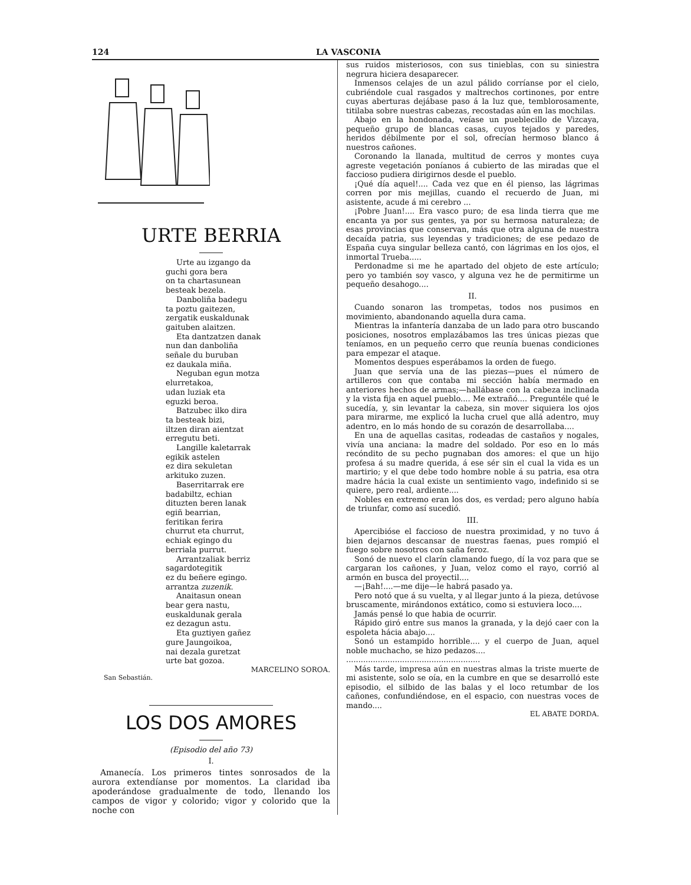124 LA VASCONIA
URTE BERRIA
Urte au izgango da
guchi gora bera
on ta chartasunean
besteak bezela.
Danboliña badegu
ta poztu gaitezen,
zergatik euskaldunak
gaituben alaitzen.
Eta dantzatzen danak
nun dan danboliña
señale du buruban
ez daukala miña.
Neguban egun motza
elurretakoa,
udan luziak eta
eguzki beroa.
Batzubec ilko dira
ta besteak bizi,
iltzen diran aientzat
erregutu beti.
Langille kaletarrak
egikik astelen
ez dira sekuletan
arkituko zuzen.
Baserritarrak ere
badabiltz, echian
dituzten beren lanak
egiñ bearrian,
feritikan ferira
churrut eta churrut,
echiak egingo du
berriala purrut.
Arrantzaliak berriz
sagardotegitik
ez du beñere egingo.
arrantza zuzenik.
Anaitasun onean
bear gera nastu,
euskaldunak gerala
ez dezagun astu.
Eta guztiyen gañez
gure Jaungoikoa,
nai dezala guretzat
urte bat gozoa.
MARCELINO SOROA.
San Sebastián.
LOS DOS AMORES
(Episodio del año 73)
I.
Amanecía. Los primeros tintes sonrosados de la aurora extendíanse por momentos. La claridad iba apoderándose gradualmente de todo, llenando los campos de vigor y colorido; vigor y colorido que la noche con
sus ruidos misteriosos, con sus tinieblas, con su siniestra negrura hiciera desaparecer.
Inmensos celajes de un azul pálido corríanse por el cielo, cubriéndole cual rasgados y maltrechos cortinones, por entre cuyas aberturas dejábase paso á la luz que, temblorosamente, titilaba sobre nuestras cabezas, recostadas aún en las mochilas.
Abajo en la hondonada, veíase un pueblecillo de Vizcaya, pequeño grupo de blancas casas, cuyos tejados y paredes, heridos débilmente por el sol, ofrecían hermoso blanco á nuestros cañones.
Coronando la llanada, multitud de cerros y montes cuya agreste vegetación poníanos á cubierto de las miradas que el faccioso pudiera dirigirnos desde el pueblo.
¡Qué día aquel!.... Cada vez que en él pienso, las lágrimas corren por mis mejillas, cuando el recuerdo de Juan, mi asistente, acude á mi cerebro ...
¡Pobre Juan!.... Era vasco puro; de esa linda tierra que me encanta ya por sus gentes, ya por su hermosa naturaleza; de esas provincias que conservan, más que otra alguna de nuestra decaída patria, sus leyendas y tradiciones; de ese pedazo de España cuya singular belleza cantó, con lágrimas en los ojos, el inmortal Trueba.....
Perdonadme si me he apartado del objeto de este artículo; pero yo también soy vasco, y alguna vez he de permitirme un pequeño desahogo....
II.
Cuando sonaron las trompetas, todos nos pusimos en movimiento, abandonando aquella dura cama.
Mientras la infantería danzaba de un lado para otro buscando posiciones, nosotros emplazábamos las tres únicas piezas que teníamos, en un pequeño cerro que reunía buenas condiciones para empezar el ataque.
Momentos despues esperábamos la orden de fuego.
Juan que servía una de las piezas—pues el número de artilleros con que contaba mi sección había mermado en anteriores hechos de armas;—hallábase con la cabeza inclinada y la vista fija en aquel pueblo.... Me extrañó.... Preguntéle qué le sucedía, y, sin levantar la cabeza, sin mover siquiera los ojos para mirarme, me explicó la lucha cruel que allá adentro, muy adentro, en lo más hondo de su corazón de desarrollaba....
En una de aquellas casitas, rodeadas de castaños y nogales, vivía una anciana: la madre del soldado. Por eso en lo más recóndito de su pecho pugnaban dos amores: el que un hijo profesa á su madre querida, á ese sér sin el cual la vida es un martirio; y el que debe todo hombre noble á su patria, esa otra madre hácia la cual existe un sentimiento vago, indefinido si se quiere, pero real, ardiente....
Nobles en extremo eran los dos, es verdad; pero alguno había de triunfar, como así sucedió.
III.
Apercibióse el faccioso de nuestra proximidad, y no tuvo á bien dejarnos descansar de nuestras faenas, pues rompió el fuego sobre nosotros con saña feroz.
Sonó de nuevo el clarín clamando fuego, dí la voz para que se cargaran los cañones, y Juan, veloz como el rayo, corrió al armón en busca del proyectil....
—¡Bah!....—me dije—le habrá pasado ya.
Pero notó que á su vuelta, y al llegar junto á la pieza, detúvose bruscamente, mirándonos extático, como si estuviera loco....
Jamás pensé lo que habia de ocurrir.
Rápido giró entre sus manos la granada, y la dejó caer con la espoleta hácia abajo....
Sonó un estampido horrible.... y el cuerpo de Juan, aquel noble muchacho, se hizo pedazos....
.......................................................
Más tarde, impresa aún en nuestras almas la triste muerte de mi asistente, solo se oía, en la cumbre en que se desarrolló este episodio, el silbido de las balas y el loco retumbar de los cañones, confundiéndose, en el espacio, con nuestras voces de mando....
EL ABATE DORDA.